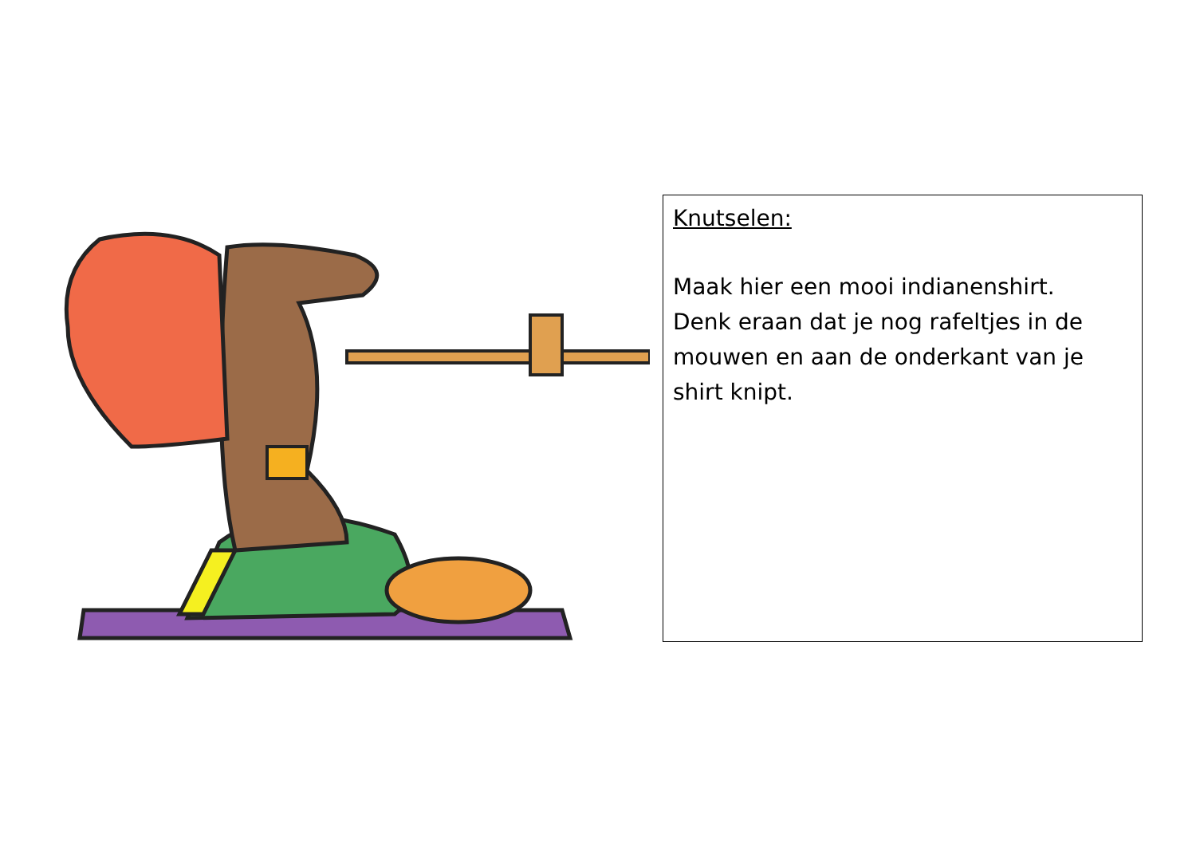Knutselen:
Maak hier een mooi indianenshirt.
Denk eraan dat je nog rafeltjes in de mouwen en aan de onderkant van je shirt knipt.